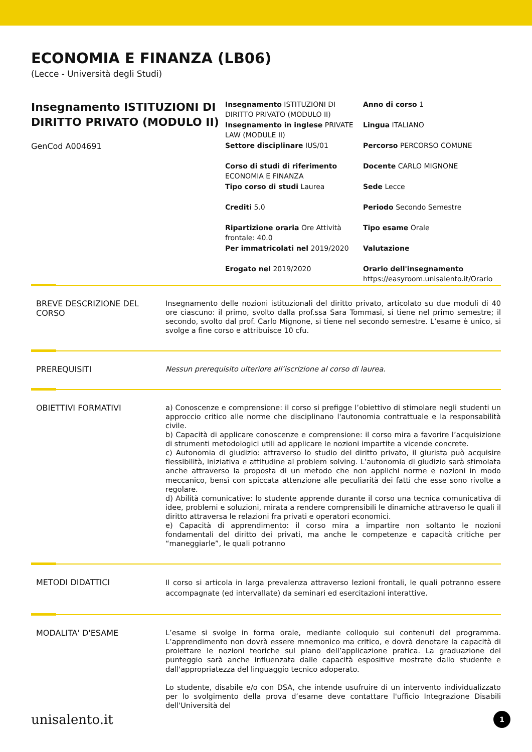ECONOMIA E FINANZA (LB06)
(Lecce - Università degli Studi)
Insegnamento ISTITUZIONI DI DIRITTO PRIVATO (MODULO II)
GenCod A004691
Insegnamento ISTITUZIONI DI DIRITTO PRIVATO (MODULO II)
Anno di corso 1
Insegnamento in inglese PRIVATE LAW (MODULE II)
Lingua ITALIANO
Settore disciplinare IUS/01
Percorso PERCORSO COMUNE
Corso di studi di riferimento ECONOMIA E FINANZA
Docente CARLO MIGNONE
Tipo corso di studi Laurea
Sede Lecce
Crediti 5.0
Periodo Secondo Semestre
Ripartizione oraria Ore Attività frontale: 40.0
Tipo esame Orale
Per immatricolati nel 2019/2020
Valutazione
Erogato nel 2019/2020
Orario dell'insegnamento
https://easyroom.unisalento.it/Orario
BREVE DESCRIZIONE DEL CORSO
Insegnamento delle nozioni istituzionali del diritto privato, articolato su due moduli di 40 ore ciascuno: il primo, svolto dalla prof.ssa Sara Tommasi, si tiene nel primo semestre; il secondo, svolto dal prof. Carlo Mignone, si tiene nel secondo semestre. L’esame è unico, si svolge a fine corso e attribuisce 10 cfu.
PREREQUISITI
Nessun prerequisito ulteriore all’iscrizione al corso di laurea.
OBIETTIVI FORMATIVI
a) Conoscenze e comprensione: il corso si prefigge l’obiettivo di stimolare negli studenti un approccio critico alle norme che disciplinano l'autonomia contrattuale e la responsabilità civile.
b) Capacità di applicare conoscenze e comprensione: il corso mira a favorire l’acquisizione di strumenti metodologici utili ad applicare le nozioni impartite a vicende concrete.
c) Autonomia di giudizio: attraverso lo studio del diritto privato, il giurista può acquisire flessibilità, iniziativa e attitudine al problem solving. L’autonomia di giudizio sarà stimolata anche attraverso la proposta di un metodo che non applichi norme e nozioni in modo meccanico, bensì con spiccata attenzione alle peculiarità dei fatti che esse sono rivolte a regolare.
d) Abilità comunicative: lo studente apprende durante il corso una tecnica comunicativa di idee, problemi e soluzioni, mirata a rendere comprensibili le dinamiche attraverso le quali il diritto attraversa le relazioni fra privati e operatori economici.
e) Capacità di apprendimento: il corso mira a impartire non soltanto le nozioni fondamentali del diritto dei privati, ma anche le competenze e capacità critiche per “maneggiarle”, le quali potranno
METODI DIDATTICI
Il corso si articola in larga prevalenza attraverso lezioni frontali, le quali potranno essere accompagnate (ed intervallate) da seminari ed esercitazioni interattive.
MODALITA' D'ESAME
L’esame si svolge in forma orale, mediante colloquio sui contenuti del programma. L’apprendimento non dovrà essere mnemonico ma critico, e dovrà denotare la capacità di proiettare le nozioni teoriche sul piano dell’applicazione pratica. La graduazione del punteggio sarà anche influenzata dalle capacità espositive mostrate dallo studente e dall'appropriatezza del linguaggio tecnico adoperato.
Lo studente, disabile e/o con DSA, che intende usufruire di un intervento individualizzato per lo svolgimento della prova d’esame deve contattare l'ufficio Integrazione Disabili dell'Università del
unisalento.it 1